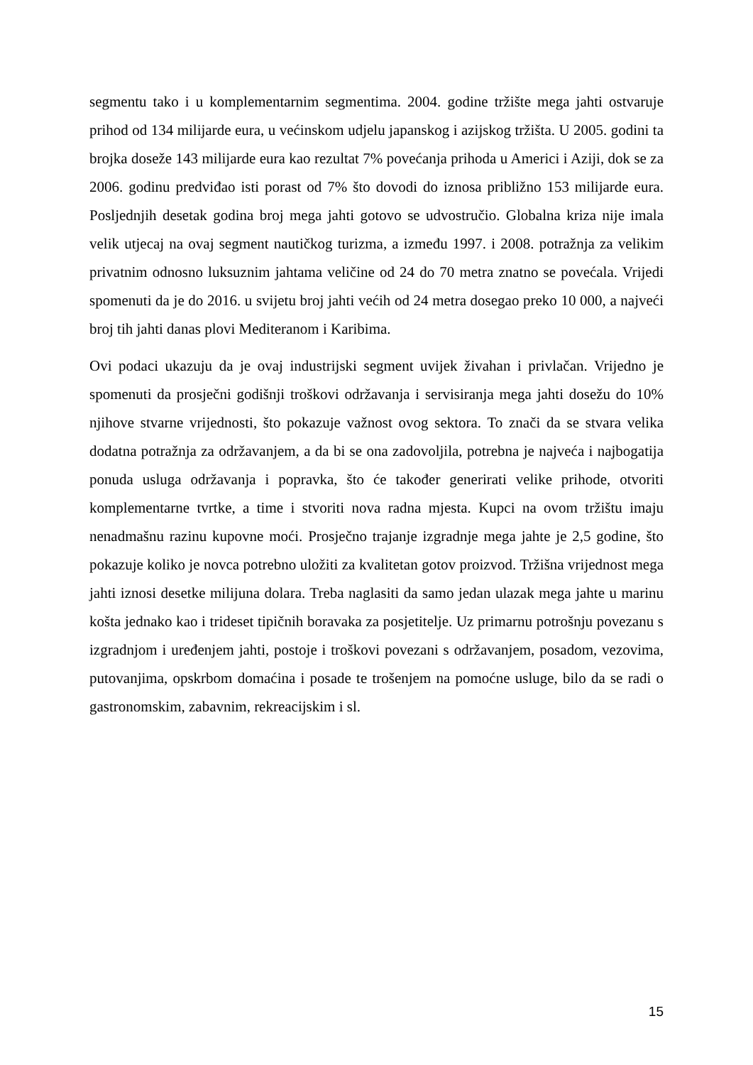segmentu tako i u komplementarnim segmentima. 2004. godine tržište mega jahti ostvaruje prihod od 134 milijarde eura, u većinskom udjelu japanskog i azijskog tržišta. U 2005. godini ta brojka doseže 143 milijarde eura kao rezultat 7% povećanja prihoda u Americi i Aziji, dok se za 2006. godinu predviđao isti porast od 7% što dovodi do iznosa približno 153 milijarde eura. Posljednjih desetak godina broj mega jahti gotovo se udvostručio. Globalna kriza nije imala velik utjecaj na ovaj segment nautičkog turizma, a između 1997. i 2008. potražnja za velikim privatnim odnosno luksuznim jahtama veličine od 24 do 70 metra znatno se povećala. Vrijedi spomenuti da je do 2016. u svijetu broj jahti većih od 24 metra dosegao preko 10 000, a najveći broj tih jahti danas plovi Mediteranom i Karibima.
Ovi podaci ukazuju da je ovaj industrijski segment uvijek živahan i privlačan. Vrijedno je spomenuti da prosječni godišnji troškovi održavanja i servisiranja mega jahti dosežu do 10% njihove stvarne vrijednosti, što pokazuje važnost ovog sektora. To znači da se stvara velika dodatna potražnja za održavanjem, a da bi se ona zadovoljila, potrebna je najveća i najbogatija ponuda usluga održavanja i popravka, što će također generirati velike prihode, otvoriti komplementarne tvrtke, a time i stvoriti nova radna mjesta. Kupci na ovom tržištu imaju nenadmašnu razinu kupovne moći. Prosječno trajanje izgradnje mega jahte je 2,5 godine, što pokazuje koliko je novca potrebno uložiti za kvalitetan gotov proizvod. Tržišna vrijednost mega jahti iznosi desetke milijuna dolara. Treba naglasiti da samo jedan ulazak mega jahte u marinu košta jednako kao i trideset tipičnih boravaka za posjetitelje. Uz primarnu potrošnju povezanu s izgradnjom i uređenjem jahti, postoje i troškovi povezani s održavanjem, posadom, vezovima, putovanjima, opskrbom domaćina i posade te trošenjem na pomoćne usluge, bilo da se radi o gastronomskim, zabavnim, rekreacijskim i sl.
15